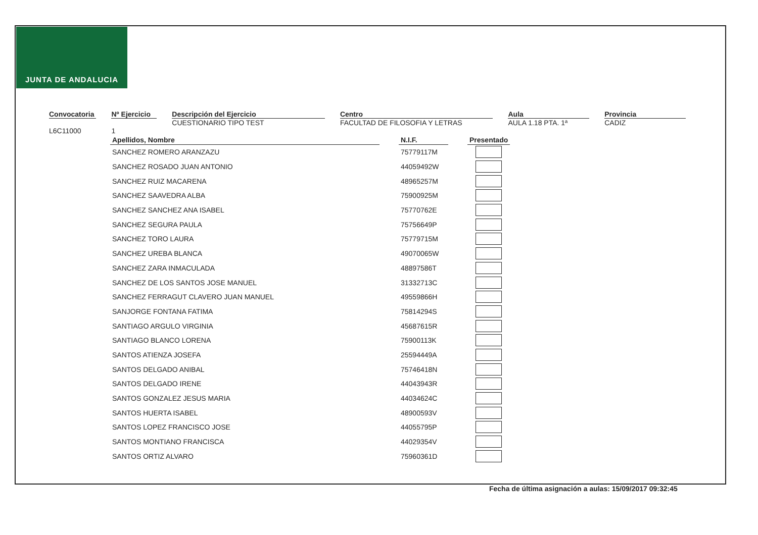JUNTA DE ANDALUCIA
Convocatoria
L6C11000
Nº Ejercicio
1
Descripción del Ejercicio
CUESTIONARIO TIPO TEST
Centro
FACULTAD DE FILOSOFIA Y LETRAS
Aula
AULA 1.18 PTA. 1ª
Provincia
CADIZ
| Apellidos, Nombre | | N.I.F. | | Presentado |
| --- | --- | --- | --- | --- |
| SANCHEZ ROMERO ARANZAZU | | 75779117M | | |
| SANCHEZ ROSADO JUAN ANTONIO | | 44059492W | | |
| SANCHEZ RUIZ MACARENA | | 48965257M | | |
| SANCHEZ SAAVEDRA ALBA | | 75900925M | | |
| SANCHEZ SANCHEZ ANA ISABEL | | 75770762E | | |
| SANCHEZ SEGURA PAULA | | 75756649P | | |
| SANCHEZ TORO LAURA | | 75779715M | | |
| SANCHEZ UREBA BLANCA | | 49070065W | | |
| SANCHEZ ZARA INMACULADA | | 48897586T | | |
| SANCHEZ DE LOS SANTOS JOSE MANUEL | | 31332713C | | |
| SANCHEZ FERRAGUT CLAVERO JUAN MANUEL | | 49559866H | | |
| SANJORGE FONTANA FATIMA | | 75814294S | | |
| SANTIAGO ARGULO VIRGINIA | | 45687615R | | |
| SANTIAGO BLANCO LORENA | | 75900113K | | |
| SANTOS ATIENZA JOSEFA | | 25594449A | | |
| SANTOS DELGADO ANIBAL | | 75746418N | | |
| SANTOS DELGADO IRENE | | 44043943R | | |
| SANTOS GONZALEZ JESUS MARIA | | 44034624C | | |
| SANTOS HUERTA ISABEL | | 48900593V | | |
| SANTOS LOPEZ FRANCISCO JOSE | | 44055795P | | |
| SANTOS MONTIANO FRANCISCA | | 44029354V | | |
| SANTOS ORTIZ ALVARO | | 75960361D | | |
Fecha de última asignación a aulas: 15/09/2017 09:32:45